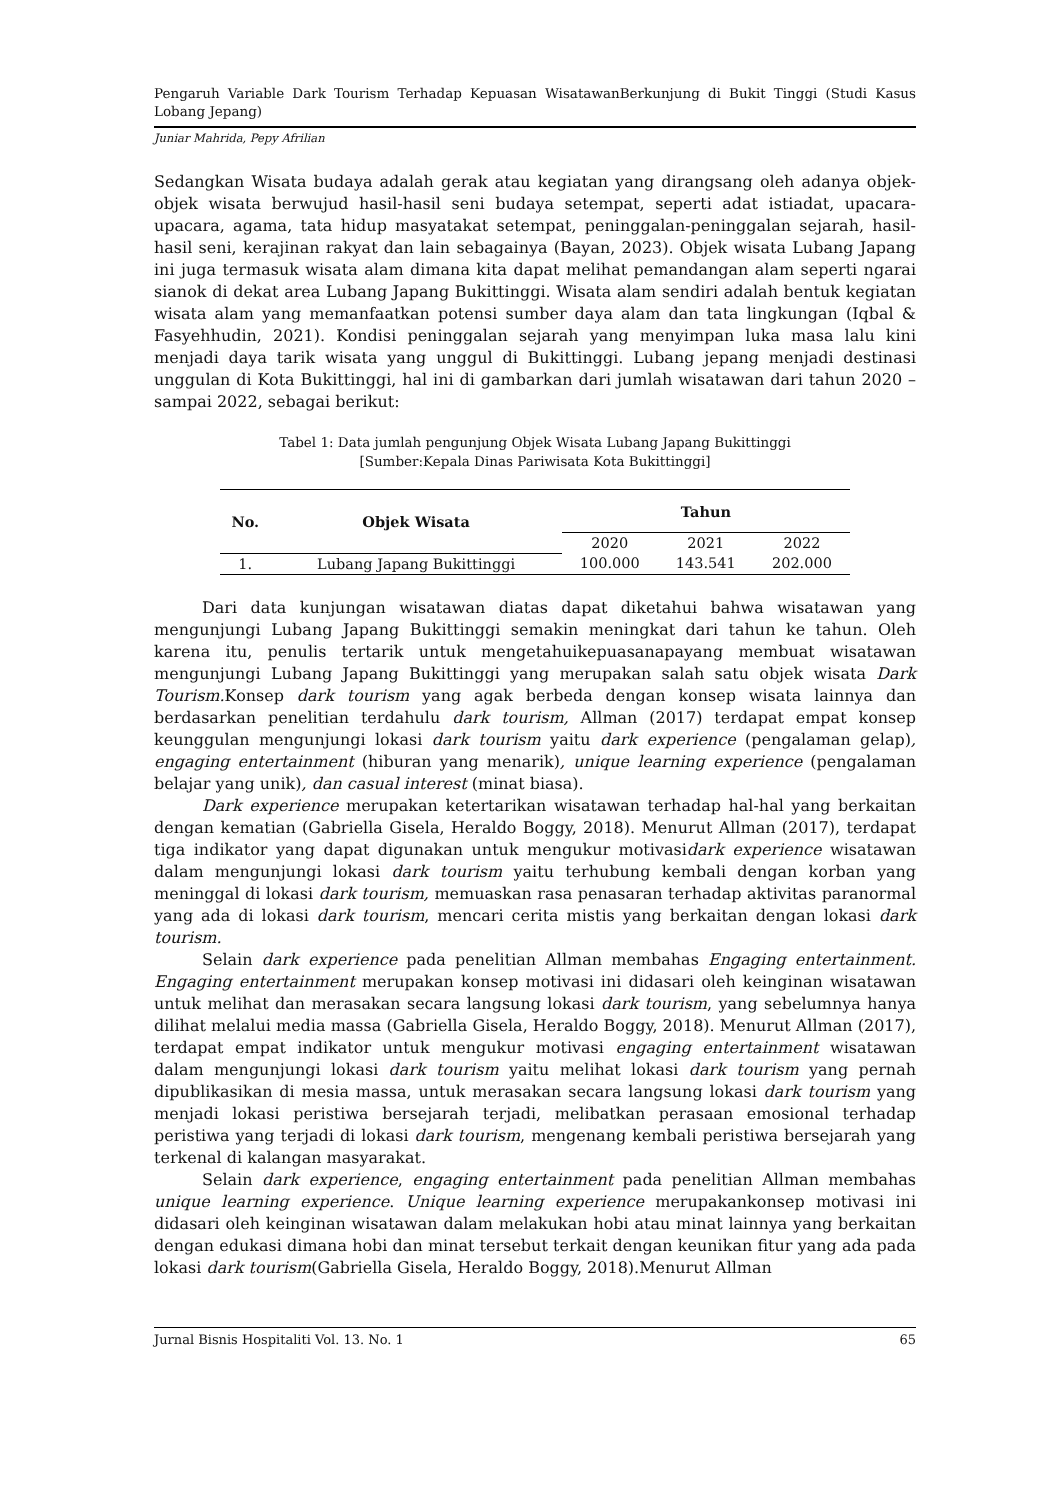Pengaruh Variable Dark Tourism Terhadap Kepuasan WisatawanBerkunjung di Bukit Tinggi (Studi Kasus Lobang Jepang)
Juniar Mahrida, Pepy Afrilian
Sedangkan Wisata budaya adalah gerak atau kegiatan yang dirangsang oleh adanya objek-objek wisata berwujud hasil-hasil seni budaya setempat, seperti adat istiadat, upacara-upacara, agama, tata hidup masyatakat setempat, peninggalan-peninggalan sejarah, hasil-hasil seni, kerajinan rakyat dan lain sebagainya (Bayan, 2023). Objek wisata Lubang Japang ini juga termasuk wisata alam dimana kita dapat melihat pemandangan alam seperti ngarai sianok di dekat area Lubang Japang Bukittinggi. Wisata alam sendiri adalah bentuk kegiatan wisata alam yang memanfaatkan potensi sumber daya alam dan tata lingkungan (Iqbal & Fasyehhudin, 2021). Kondisi peninggalan sejarah yang menyimpan luka masa lalu kini menjadi daya tarik wisata yang unggul di Bukittinggi. Lubang jepang menjadi destinasi unggulan di Kota Bukittinggi, hal ini di gambarkan dari jumlah wisatawan dari tahun 2020 – sampai 2022, sebagai berikut:
Tabel 1: Data jumlah pengunjung Objek Wisata Lubang Japang Bukittinggi
[Sumber:Kepala Dinas Pariwisata Kota Bukittinggi]
| No. | Objek Wisata | Tahun | | |
| --- | --- | --- | --- | --- |
| | | 2020 | 2021 | 2022 |
| 1. | Lubang Japang Bukittinggi | 100.000 | 143.541 | 202.000 |
Dari data kunjungan wisatawan diatas dapat diketahui bahwa wisatawan yang mengunjungi Lubang Japang Bukittinggi semakin meningkat dari tahun ke tahun. Oleh karena itu, penulis tertarik untuk mengetahuikepuasanapayang membuat wisatawan mengunjungi Lubang Japang Bukittinggi yang merupakan salah satu objek wisata Dark Tourism. Konsep dark tourism yang agak berbeda dengan konsep wisata lainnya dan berdasarkan penelitian terdahulu dark tourism, Allman (2017) terdapat empat konsep keunggulan mengunjungi lokasi dark tourism yaitu dark experience (pengalaman gelap), engaging entertainment (hiburan yang menarik), unique learning experience (pengalaman belajar yang unik), dan casual interest (minat biasa).
Dark experience merupakan ketertarikan wisatawan terhadap hal-hal yang berkaitan dengan kematian (Gabriella Gisela, Heraldo Boggy, 2018). Menurut Allman (2017), terdapat tiga indikator yang dapat digunakan untuk mengukur motivasidark experience wisatawan dalam mengunjungi lokasi dark tourism yaitu terhubung kembali dengan korban yang meninggal di lokasi dark tourism, memuaskan rasa penasaran terhadap aktivitas paranormal yang ada di lokasi dark tourism, mencari cerita mistis yang berkaitan dengan lokasi dark tourism.
Selain dark experience pada penelitian Allman membahas Engaging entertainment. Engaging entertainment merupakan konsep motivasi ini didasari oleh keinginan wisatawan untuk melihat dan merasakan secara langsung lokasi dark tourism, yang sebelumnya hanya dilihat melalui media massa (Gabriella Gisela, Heraldo Boggy, 2018). Menurut Allman (2017), terdapat empat indikator untuk mengukur motivasi engaging entertainment wisatawan dalam mengunjungi lokasi dark tourism yaitu melihat lokasi dark tourism yang pernah dipublikasikan di mesia massa, untuk merasakan secara langsung lokasi dark tourism yang menjadi lokasi peristiwa bersejarah terjadi, melibatkan perasaan emosional terhadap peristiwa yang terjadi di lokasi dark tourism, mengenang kembali peristiwa bersejarah yang terkenal di kalangan masyarakat.
Selain dark experience, engaging entertainment pada penelitian Allman membahas unique learning experience. Unique learning experience merupakankonsep motivasi ini didasari oleh keinginan wisatawan dalam melakukan hobi atau minat lainnya yang berkaitan dengan edukasi dimana hobi dan minat tersebut terkait dengan keunikan fitur yang ada pada lokasi dark tourism(Gabriella Gisela, Heraldo Boggy, 2018).Menurut Allman
Jurnal Bisnis Hospitaliti Vol. 13. No. 1 65